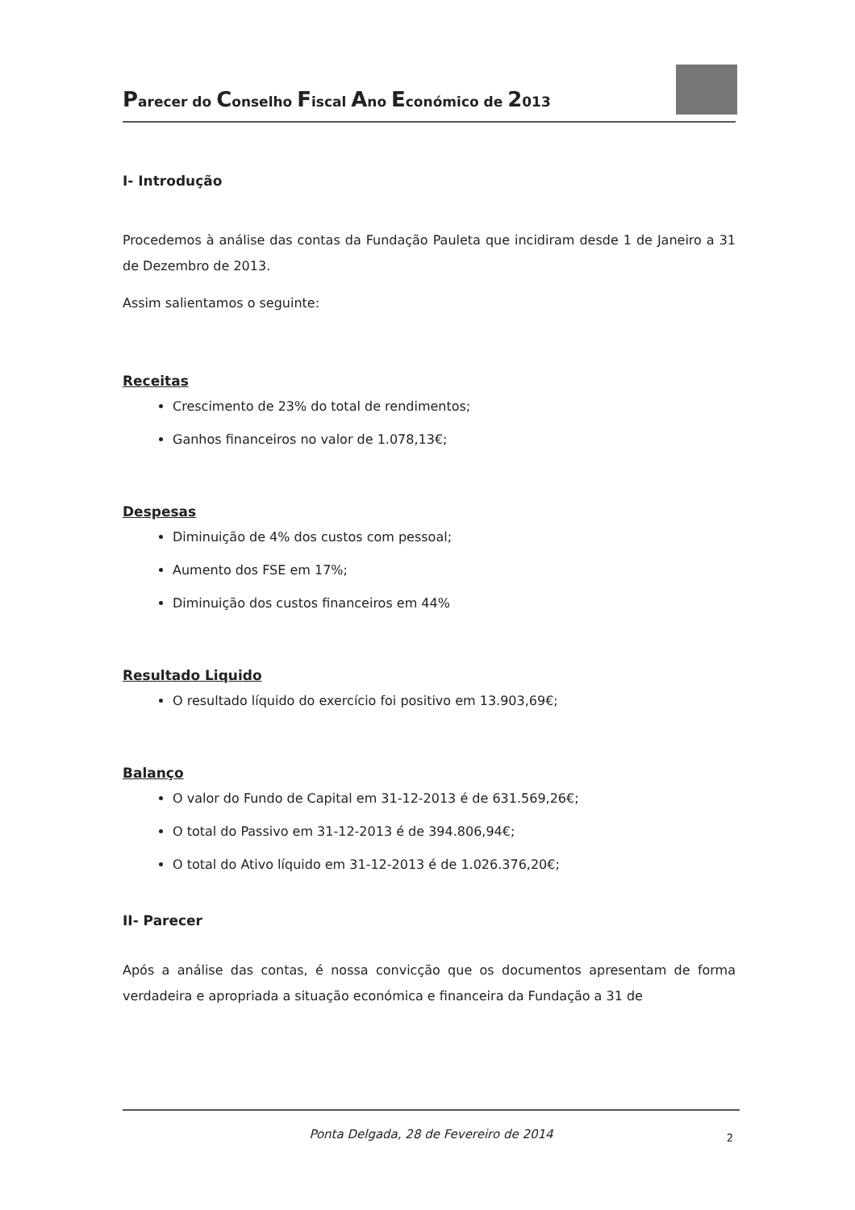Parecer do Conselho Fiscal Ano Económico de 2013
I- Introdução
Procedemos à análise das contas da Fundação Pauleta que incidiram desde 1 de Janeiro a 31 de Dezembro de 2013.
Assim salientamos o seguinte:
Receitas
Crescimento de 23% do total de rendimentos;
Ganhos financeiros no valor de 1.078,13€;
Despesas
Diminuição de 4% dos custos com pessoal;
Aumento dos FSE em 17%;
Diminuição dos custos financeiros em 44%
Resultado Liquido
O resultado líquido do exercício foi positivo em 13.903,69€;
Balanço
O valor do Fundo de Capital em 31-12-2013 é de 631.569,26€;
O total do Passivo em 31-12-2013 é de 394.806,94€;
O total do Ativo líquido em 31-12-2013 é de 1.026.376,20€;
II- Parecer
Após a análise das contas, é nossa convicção que os documentos apresentam de forma verdadeira e apropriada a situação económica e financeira da Fundação a 31 de
Ponta Delgada, 28 de Fevereiro de 2014 2